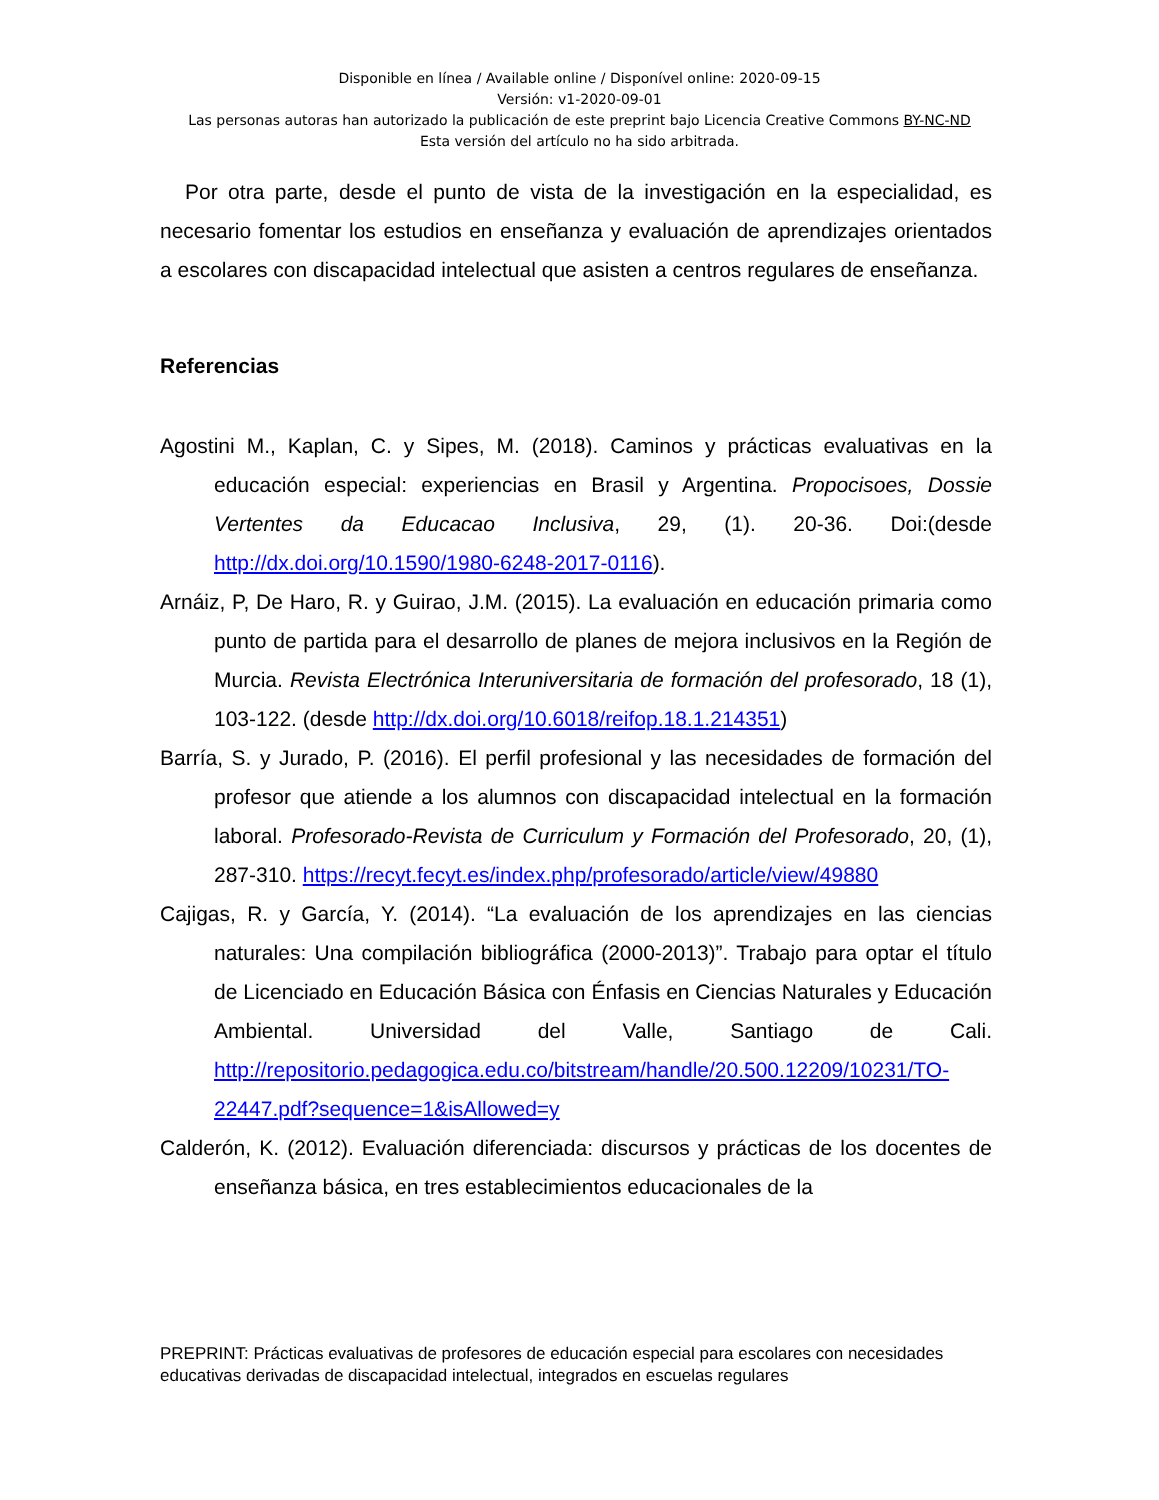Disponible en línea / Available online / Disponível online: 2020-09-15
Versión: v1-2020-09-01
Las personas autoras han autorizado la publicación de este preprint bajo Licencia Creative Commons BY-NC-ND
Esta versión del artículo no ha sido arbitrada.
Por otra parte, desde el punto de vista de la investigación en la especialidad, es necesario fomentar los estudios en enseñanza y evaluación de aprendizajes orientados a escolares con discapacidad intelectual que asisten a centros regulares de enseñanza.
Referencias
Agostini M., Kaplan, C. y Sipes, M. (2018). Caminos y prácticas evaluativas en la educación especial: experiencias en Brasil y Argentina. Propocisoes, Dossie Vertentes da Educacao Inclusiva, 29, (1). 20-36. Doi:(desde http://dx.doi.org/10.1590/1980-6248-2017-0116).
Arnáiz, P, De Haro, R. y Guirao, J.M. (2015). La evaluación en educación primaria como punto de partida para el desarrollo de planes de mejora inclusivos en la Región de Murcia. Revista Electrónica Interuniversitaria de formación del profesorado, 18 (1), 103-122. (desde http://dx.doi.org/10.6018/reifop.18.1.214351)
Barría, S. y Jurado, P. (2016). El perfil profesional y las necesidades de formación del profesor que atiende a los alumnos con discapacidad intelectual en la formación laboral. Profesorado-Revista de Curriculum y Formación del Profesorado, 20, (1), 287-310. https://recyt.fecyt.es/index.php/profesorado/article/view/49880
Cajigas, R. y García, Y. (2014). “La evaluación de los aprendizajes en las ciencias naturales: Una compilación bibliográfica (2000-2013)”. Trabajo para optar el título de Licenciado en Educación Básica con Énfasis en Ciencias Naturales y Educación Ambiental. Universidad del Valle, Santiago de Cali. http://repositorio.pedagogica.edu.co/bitstream/handle/20.500.12209/10231/TO-22447.pdf?sequence=1&isAllowed=y
Calderón, K. (2012). Evaluación diferenciada: discursos y prácticas de los docentes de enseñanza básica, en tres establecimientos educacionales de la
PREPRINT: Prácticas evaluativas de profesores de educación especial para escolares con necesidades educativas derivadas de discapacidad intelectual, integrados en escuelas regulares